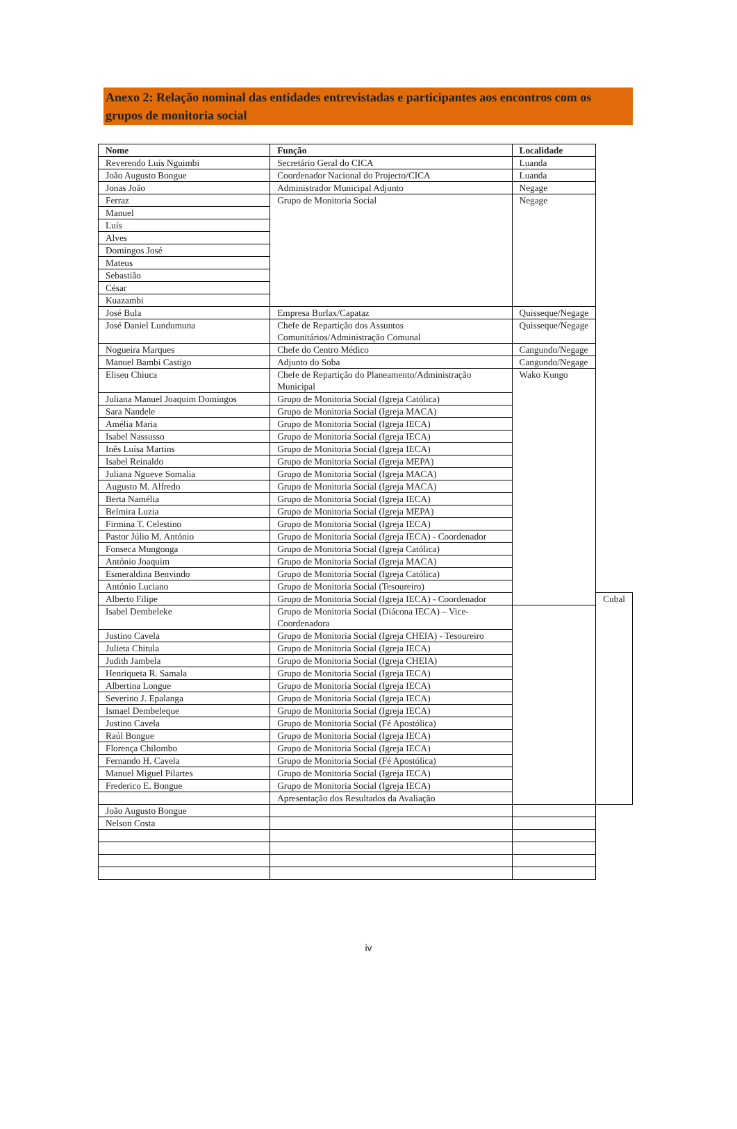Anexo 2: Relação nominal das entidades entrevistadas e participantes aos encontros com os grupos de monitoria social
| Nome | Função | Localidade | |
| --- | --- | --- | --- |
| Reverendo Luís Nguimbi | Secretário Geral do CICA | Luanda | |
| João Augusto Bongue | Coordenador Nacional do Projecto/CICA | Luanda | |
| Jonas João | Administrador Municipal Adjunto | Negage | |
| Ferraz | Grupo de Monitoria Social | Negage | |
| Manuel | | | |
| Luís | | | |
| Alves | | | |
| Domingos José | | | |
| Mateus | | | |
| Sebastião | | | |
| César | | | |
| Kuazambi | | | |
| José Bula | Empresa Burlax/Capataz | Quisseque/Negage | |
| José Daniel Lundumuna | Chefe de Repartição dos Assuntos Comunitários/Administração Comunal | Quisseque/Negage | |
| Nogueira Marques | Chefe do Centro Médico | Cangundo/Negage | |
| Manuel Bambi Castigo | Adjunto do Soba | Cangundo/Negage | |
| Eliseu Chiuca | Chefe de Repartição do Planeamento/Administração Municipal | Wako Kungo | |
| Juliana Manuel Joaquim Domingos | Grupo de Monitoria Social (Igreja Católica) | | |
| Sara Nandele | Grupo de Monitoria Social (Igreja MACA) | | |
| Amélia Maria | Grupo de Monitoria Social (Igreja IECA) | | |
| Isabel Nassusso | Grupo de Monitoria Social (Igreja IECA) | | |
| Inês Luísa Martins | Grupo de Monitoria Social (Igreja IECA) | | |
| Isabel Reinaldo | Grupo de Monitoria Social (Igreja MEPA) | | |
| Juliana Ngueve Somalia | Grupo de Monitoria Social (Igreja MACA) | | |
| Augusto M. Alfredo | Grupo de Monitoria Social (Igreja MACA) | | |
| Berta Namélia | Grupo de Monitoria Social (Igreja IECA) | | |
| Belmira Luzia | Grupo de Monitoria Social (Igreja MEPA) | | |
| Firmina T. Celestino | Grupo de Monitoria Social (Igreja IECA) | | |
| Pastor Júlio M. António | Grupo de Monitoria Social (Igreja IECA) - Coordenador | | |
| Fonseca Mungonga | Grupo de Monitoria Social (Igreja Católica) | | |
| António Joaquim | Grupo de Monitoria Social (Igreja MACA) | | |
| Esmeraldina Benvindo | Grupo de Monitoria Social (Igreja Católica) | | |
| António Luciano | Grupo de Monitoria Social (Tesoureiro) | | |
| Alberto Filipe | Grupo de Monitoria Social (Igreja IECA) - Coordenador | | Cubal |
| Isabel Dembeleke | Grupo de Monitoria Social (Diácona IECA) – Vice-Coordenadora | | |
| Justino Cavela | Grupo de Monitoria Social (Igreja CHEIA) - Tesoureiro | | |
| Julieta Chitula | Grupo de Monitoria Social (Igreja IECA) | | |
| Judith Jambela | Grupo de Monitoria Social (Igreja CHEIA) | | |
| Henriqueta R. Samala | Grupo de Monitoria Social (Igreja IECA) | | |
| Albertina Longue | Grupo de Monitoria Social (Igreja IECA) | | |
| Severino J. Epalanga | Grupo de Monitoria Social (Igreja IECA) | | |
| Ismael Dembeleque | Grupo de Monitoria Social (Igreja IECA) | | |
| Justino Cavela | Grupo de Monitoria Social (Fé Apostólica) | | |
| Raúl Bongue | Grupo de Monitoria Social (Igreja IECA) | | |
| Florença Chilombo | Grupo de Monitoria Social (Igreja IECA) | | |
| Fernando H. Cavela | Grupo de Monitoria Social (Fé Apostólica) | | |
| Manuel Miguel Pilartes | Grupo de Monitoria Social (Igreja IECA) | | |
| Frederico E. Bongue | Grupo de Monitoria Social (Igreja IECA) | | |
| | Apresentação dos Resultados da Avaliação | | |
| João Augusto Bongue | | | |
| Nelson Costa | | | |
iv